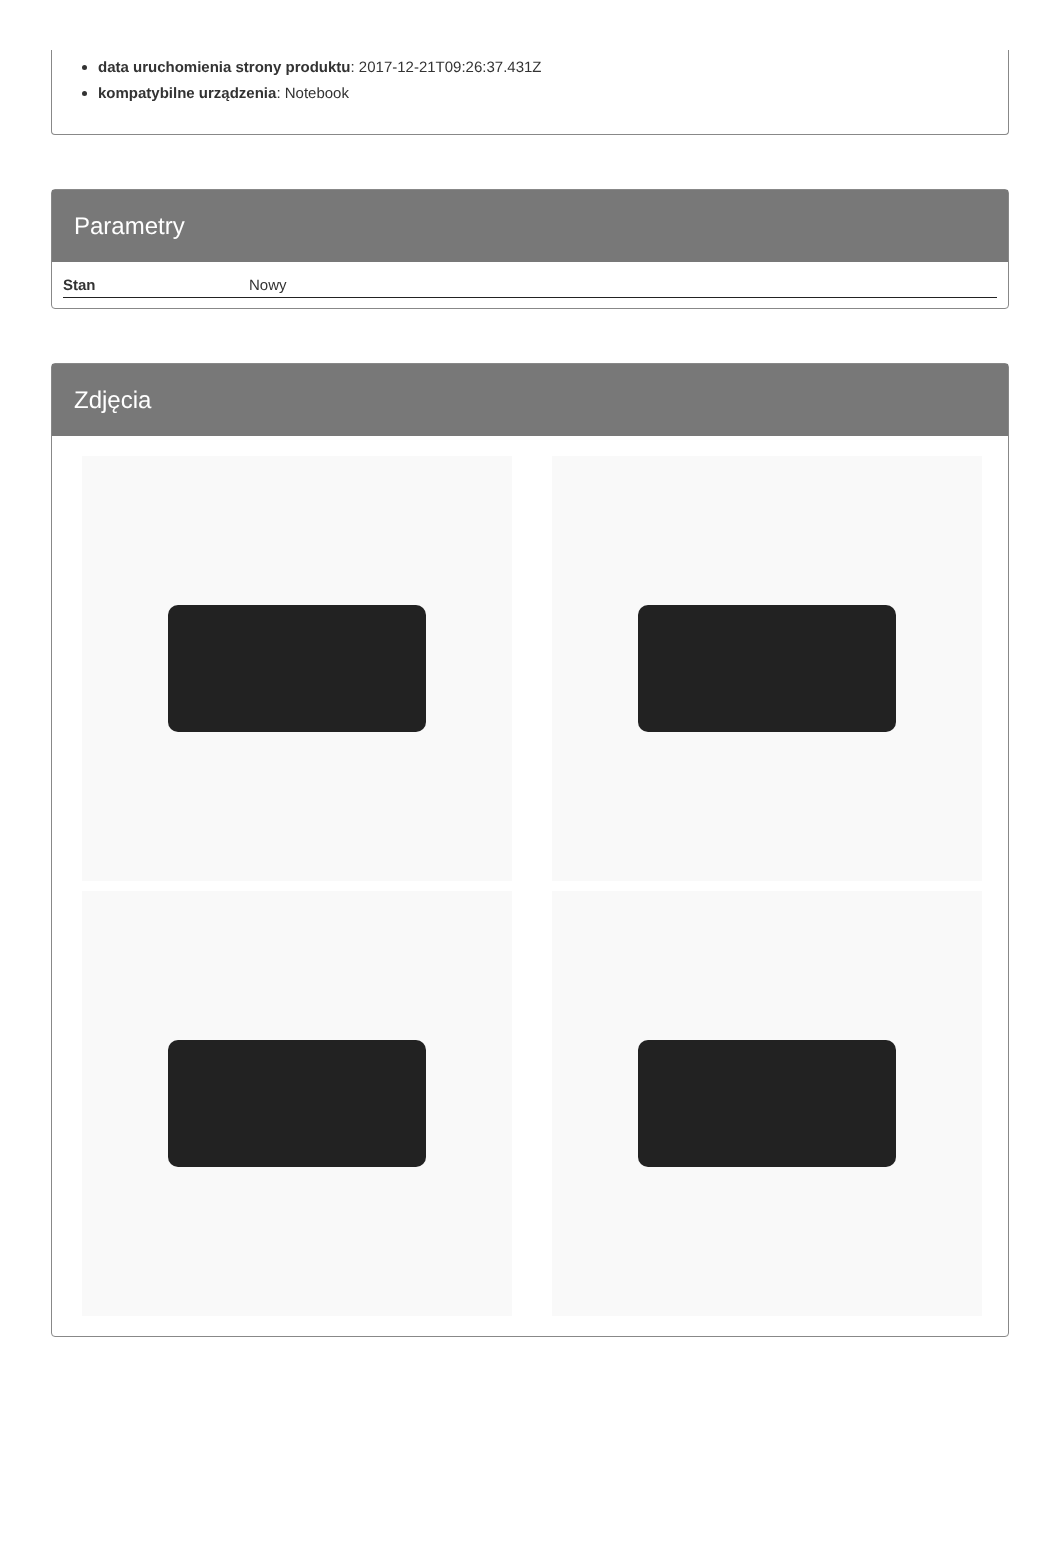data uruchomienia strony produktu: 2017-12-21T09:26:37.431Z
kompatybilne urządzenia: Notebook
Parametry
| Stan | Nowy |
Zdjęcia